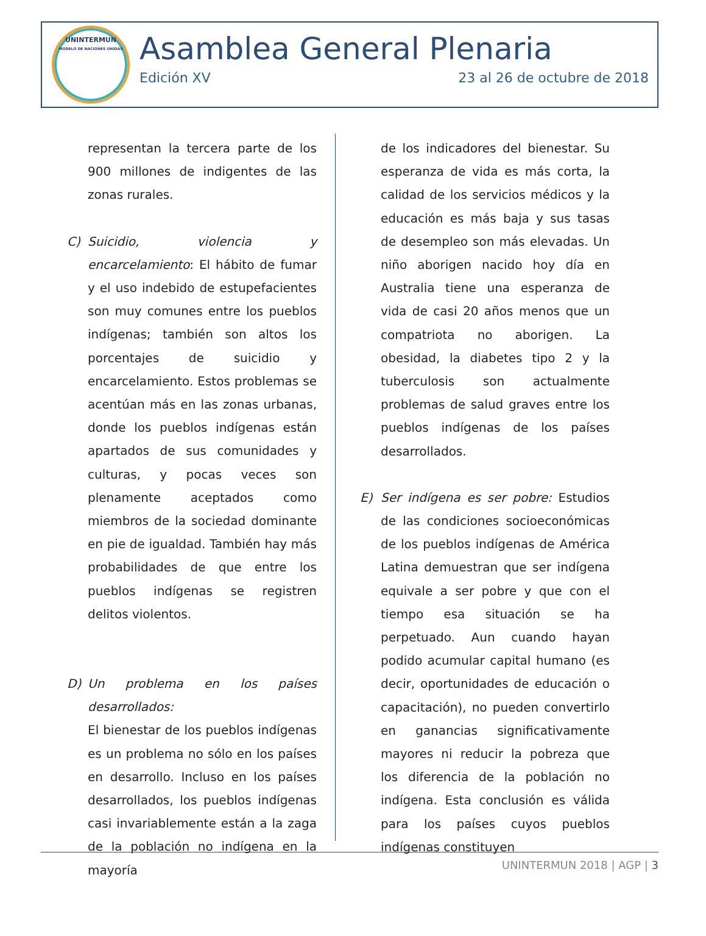UNINTERMUN
MODELO DE NACIONES UNIDAS
Asamblea General Plenaria
Edición XV 23 al 26 de octubre de 2018
representan la tercera parte de los 900 millones de indigentes de las zonas rurales.
C) Suicidio, violencia y encarcelamiento: El hábito de fumar y el uso indebido de estupefacientes son muy comunes entre los pueblos indígenas; también son altos los porcentajes de suicidio y encarcelamiento. Estos problemas se acentúan más en las zonas urbanas, donde los pueblos indígenas están apartados de sus comunidades y culturas, y pocas veces son plenamente aceptados como miembros de la sociedad dominante en pie de igualdad. También hay más probabilidades de que entre los pueblos indígenas se registren delitos violentos.
D) Un problema en los países desarrollados:
El bienestar de los pueblos indígenas es un problema no sólo en los países en desarrollo. Incluso en los países desarrollados, los pueblos indígenas casi invariablemente están a la zaga de la población no indígena en la mayoría
de los indicadores del bienestar. Su esperanza de vida es más corta, la calidad de los servicios médicos y la educación es más baja y sus tasas de desempleo son más elevadas. Un niño aborigen nacido hoy día en Australia tiene una esperanza de vida de casi 20 años menos que un compatriota no aborigen. La obesidad, la diabetes tipo 2 y la tuberculosis son actualmente problemas de salud graves entre los pueblos indígenas de los países desarrollados.
E) Ser indígena es ser pobre: Estudios de las condiciones socioeconómicas de los pueblos indígenas de América Latina demuestran que ser indígena equivale a ser pobre y que con el tiempo esa situación se ha perpetuado. Aun cuando hayan podido acumular capital humano (es decir, oportunidades de educación o capacitación), no pueden convertirlo en ganancias significativamente mayores ni reducir la pobreza que los diferencia de la población no indígena. Esta conclusión es válida para los países cuyos pueblos indígenas constituyen
UNINTERMUN 2018 | AGP | 3